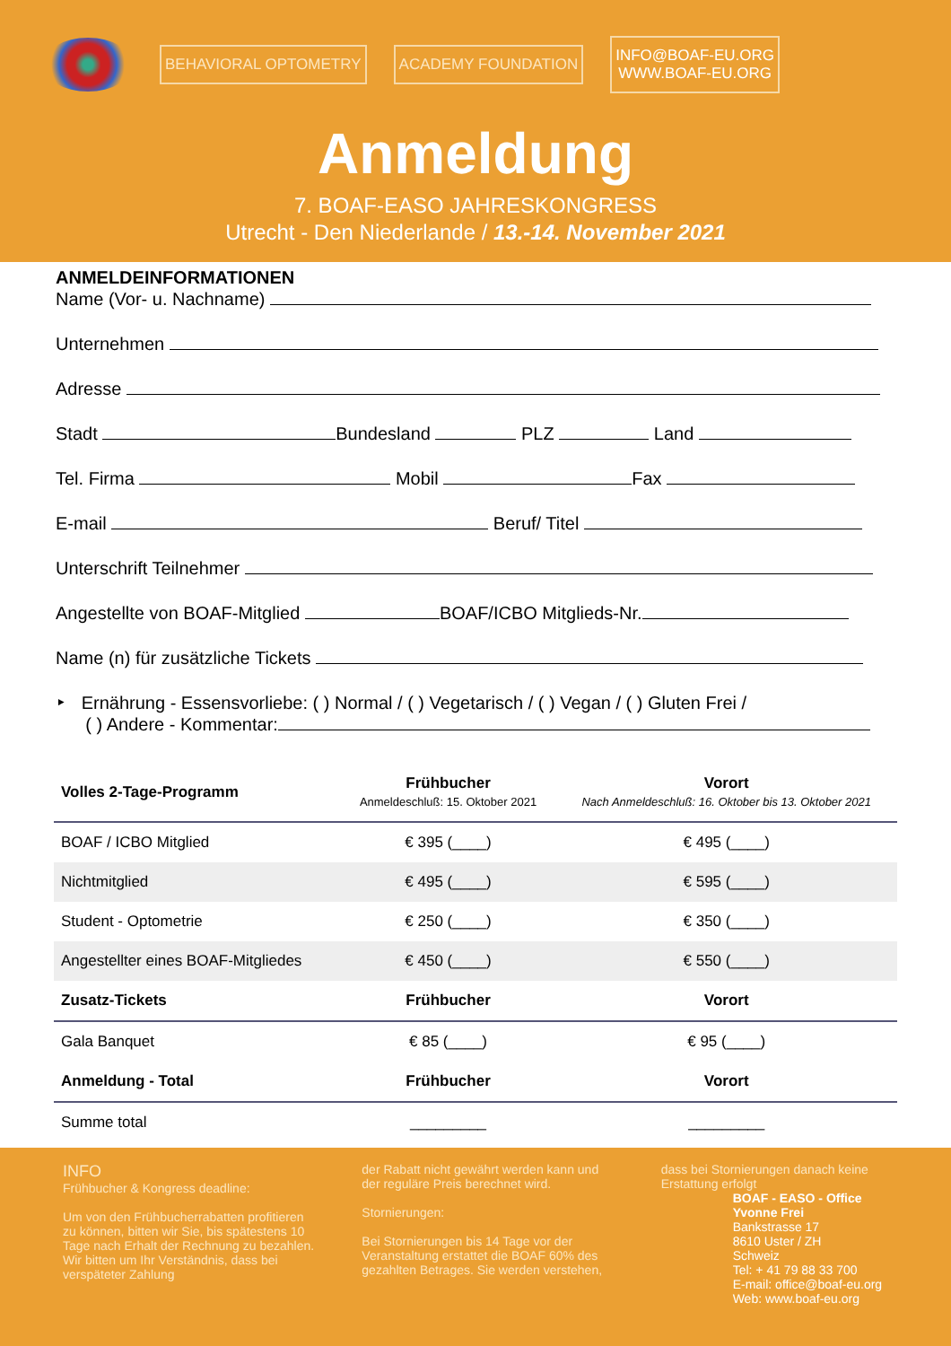BEHAVIORAL OPTOMETRY ACADEMY FOUNDATION
INFO@BOAF-EU.ORG
WWW.BOAF-EU.ORG
Anmeldung
7. BOAF-EASO JAHRESKONGRESS
Utrecht - Den Niederlande / 13.-14. November 2021
ANMELDEINFORMATIONEN
Name (Vor- u. Nachname)
Unternehmen
Adresse
Stadt Bundesland PLZ Land
Tel. Firma Mobil Fax
E-mail Beruf/ Titel
Unterschrift Teilnehmer
Angestellte von BOAF-Mitglied BOAF/ICBO Mitglieds-Nr.
Name (n) für zusätzliche Tickets
‣ Ernährung - Essensvorliebe: ( ) Normal / ( ) Vegetarisch / ( ) Vegan / ( ) Gluten Frei /
( ) Andere - Kommentar:
| Volles 2-Tage-Programm | Frühbucher Anmeldeschluß: 15. Oktober 2021 | Vorort Nach Anmeldeschluß: 16. Oktober bis 13. Oktober 2021 |
| --- | --- | --- |
| BOAF / ICBO Mitglied | € 395 (____) | € 495 (____) |
| Nichtmitglied | € 495 (____) | € 595 (____) |
| Student - Optometrie | € 250 (____) | € 350 (____) |
| Angestellter eines BOAF-Mitgliedes | € 450 (____) | € 550 (____) |
| Zusatz-Tickets | Frühbucher | Vorort |
| Gala Banquet | € 85 (____) | € 95 (____) |
| Anmeldung - Total | Frühbucher | Vorort |
| Summe total | _________ | _________ |
INFO
Frühbucher & Kongress deadline:
Um von den Frühbucherrabatten profitieren zu können, bitten wir Sie, bis spätestens 10 Tage nach Erhalt der Rechnung zu bezahlen. Wir bitten um Ihr Verständnis, dass bei verspäteter Zahlung
der Rabatt nicht gewährt werden kann und der reguläre Preis berechnet wird.
Stornierungen:
Bei Stornierungen bis 14 Tage vor der Veranstaltung erstattet die BOAF 60% des gezahlten Betrages. Sie werden verstehen,
dass bei Stornierungen danach keine Erstattung erfolgt
BOAF - EASO - Office
Yvonne Frei
Bankstrasse 17
8610 Uster / ZH
Schweiz
Tel: + 41 79 88 33 700
E-mail: office@boaf-eu.org
Web: www.boaf-eu.org